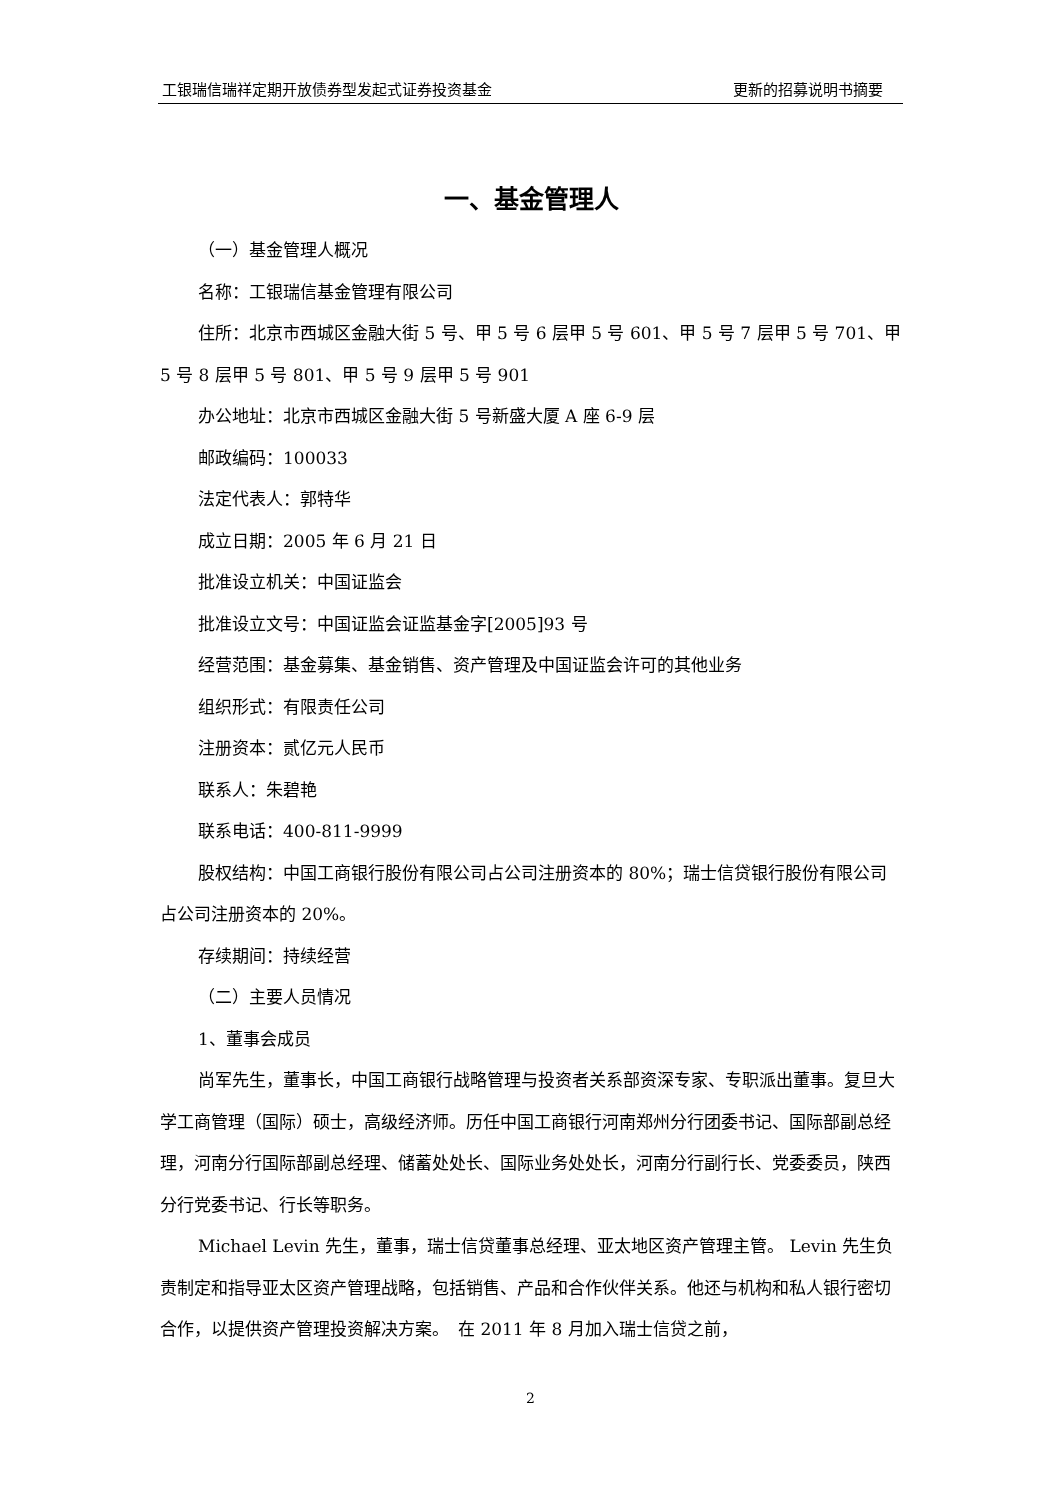工银瑞信瑞祥定期开放债券型发起式证券投资基金 更新的招募说明书摘要
一、基金管理人
（一）基金管理人概况
名称：工银瑞信基金管理有限公司
住所：北京市西城区金融大街 5 号、甲 5 号 6 层甲 5 号 601、甲 5 号 7 层甲 5 号 701、甲 5 号 8 层甲 5 号 801、甲 5 号 9 层甲 5 号 901
办公地址：北京市西城区金融大街 5 号新盛大厦 A 座 6-9 层
邮政编码：100033
法定代表人：郭特华
成立日期：2005 年 6 月 21 日
批准设立机关：中国证监会
批准设立文号：中国证监会证监基金字[2005]93 号
经营范围：基金募集、基金销售、资产管理及中国证监会许可的其他业务
组织形式：有限责任公司
注册资本：贰亿元人民币
联系人：朱碧艳
联系电话：400-811-9999
股权结构：中国工商银行股份有限公司占公司注册资本的 80%；瑞士信贷银行股份有限公司占公司注册资本的 20%。
存续期间：持续经营
（二）主要人员情况
1、董事会成员
尚军先生，董事长，中国工商银行战略管理与投资者关系部资深专家、专职派出董事。复旦大学工商管理（国际）硕士，高级经济师。历任中国工商银行河南郑州分行团委书记、国际部副总经理，河南分行国际部副总经理、储蓄处处长、国际业务处处长，河南分行副行长、党委委员，陕西分行党委书记、行长等职务。
Michael Levin 先生，董事，瑞士信贷董事总经理、亚太地区资产管理主管。 Levin 先生负责制定和指导亚太区资产管理战略，包括销售、产品和合作伙伴关系。他还与机构和私人银行密切合作，以提供资产管理投资解决方案。　在 2011 年 8 月加入瑞士信贷之前，
2